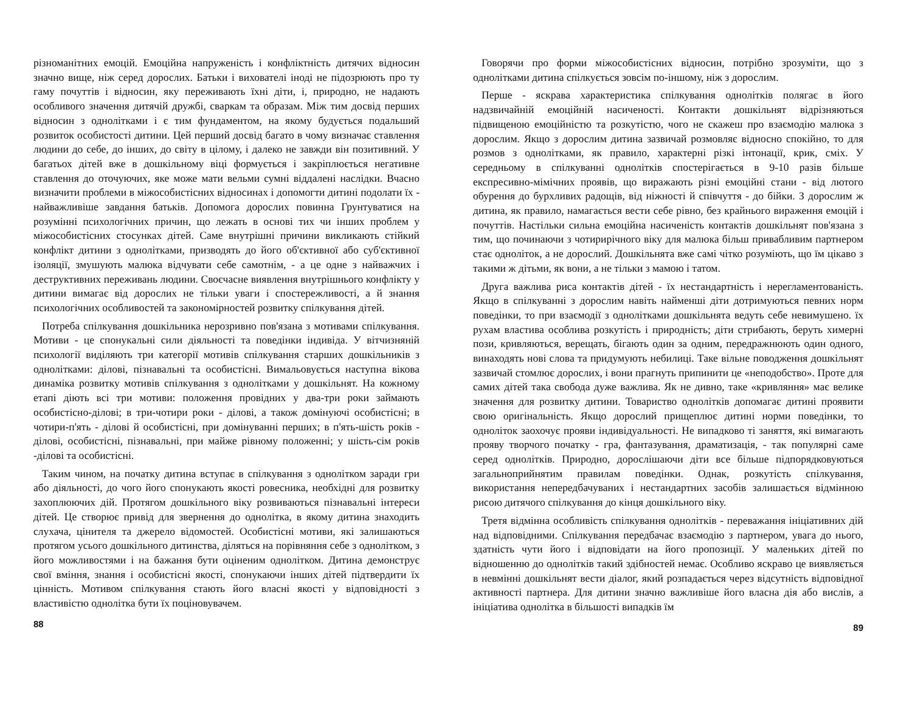різноманітних емоцій. Емоційна напруженість і конфліктність дитячих відносин значно вище, ніж серед дорослих. Батьки і вихователі іноді не підозрюють про ту гаму почуттів і відносин, яку переживають їхні діти, і, природно, не надають особливого значення дитячій дружбі, сваркам та образам. Між тим досвід перших відносин з однолітками і є тим фундаментом, на якому будується подальший розвиток особистості дитини. Цей перший досвід багато в чому визначає ставлення людини до себе, до інших, до світу в цілому, і далеко не завжди він позитивний. У багатьох дітей вже в дошкільному віці формується і закріплюється негативне ставлення до оточуючих, яке може мати вельми сумні віддалені наслідки. Вчасно визначити проблеми в міжособистісних відносинах і допомогти дитині подолати їх - найважливіше завдання батьків. Допомога дорослих повинна Грунтуватися на розумінні психологічних причин, що лежать в основі тих чи інших проблем у міжособистісних стосунках дітей. Саме внутрішні причини викликають стійкий конфлікт дитини з однолітками, призводять до його об'єктивної або суб'єктивної ізоляції, змушують малюка відчувати себе самотнім, - а це одне з найважчих і деструктивних переживань людини. Своєчасне виявлення внутрішнього конфлікту у дитини вимагає від дорослих не тільки уваги і спостережливості, а й знання психологічних особливостей та закономірностей розвитку спілкування дітей.
Потреба спілкування дошкільника нерозривно пов'язана з мотивами спілкування. Мотиви - це спонукальні сили діяльності та поведінки індивіда. У вітчизняній психології виділяють три категорії мотивів спілкування старших дошкільників з однолітками: ділові, пізнавальні та особистісні. Вимальовується наступна вікова динаміка розвитку мотивів спілкування з однолітками у дошкільнят. На кожному етапі діють всі три мотиви: положення провідних у два-три роки займають особистісно-ділові; в три-чотири роки - ділові, а також домінуючі особистісні; в чотири-п'ять - ділові й особистісні, при домінуванні перших; в п'ять-шість років - ділові, особистісні, пізнавальні, при майже рівному положенні; у шість-сім років -ділові та особистісні.
Таким чином, на початку дитина вступає в спілкування з однолітком заради гри або діяльності, до чого його спонукають якості ровесника, необхідні для розвитку захоплюючих дій. Протягом дошкільного віку розвиваються пізнавальні інтереси дітей. Це створює привід для звернення до однолітка, в якому дитина знаходить слухача, цінителя та джерело відомостей. Особистісні мотиви, які залишаються протягом усього дошкільного дитинства, діляться на порівняння себе з однолітком, з його можливостями і на бажання бути оціненим однолітком. Дитина демонструє свої вміння, знання і особистісні якості, спонукаючи інших дітей підтвердити їх цінність. Мотивом спілкування стають його власні якості у відповідності з властивістю однолітка бути їх поціновувачем.
88
Говорячи про форми міжособистісних відносин, потрібно зрозуміти, що з однолітками дитина спілкується зовсім по-іншому, ніж з дорослим.
Перше - яскрава характеристика спілкування однолітків полягає в його надзвичайній емоційній насиченості. Контакти дошкільнят відрізняються підвищеною емоційністю та розкутістю, чого не скажеш про взаємодію малюка з дорослим. Якщо з дорослим дитина зазвичай розмовляє відносно спокійно, то для розмов з однолітками, як правило, характерні різкі інтонації, крик, сміх. У середньому в спілкуванні однолітків спостерігається в 9-10 разів більше експресивно-мімічних проявів, що виражають різні емоційні стани - від лютого обурення до бурхливих радощів, від ніжності й співчуття - до бійки. З дорослим ж дитина, як правило, намагається вести себе рівно, без крайнього вираження емоцій і почуттів. Настільки сильна емоційна насиченість контактів дошкільнят пов'язана з тим, що починаючи з чотирирічного віку для малюка більш привабливим партнером стає одноліток, а не дорослий. Дошкільнята вже самі чітко розуміють, що їм цікаво з такими ж дітьми, як вони, а не тільки з мамою і татом.
Друга важлива риса контактів дітей - їх нестандартність і нерегламентованість. Якщо в спілкуванні з дорослим навіть найменші діти дотримуються певних норм поведінки, то при взаємодії з однолітками дошкільнята ведуть себе невимушено. їх рухам властива особлива розкутість і природність; діти стрибають, беруть химерні пози, кривляються, верещать, бігають один за одним, передражнюють один одного, винаходять нові слова та придумують небилиці. Таке вільне поводження дошкільнят зазвичай стомлює дорослих, і вони прагнуть припинити це «неподобство». Проте для самих дітей така свобода дуже важлива. Як не дивно, таке «кривляння» має велике значення для розвитку дитини. Товариство однолітків допомагає дитині проявити свою оригінальність. Якщо дорослий прищеплює дитині норми поведінки, то одноліток заохочує прояви індивідуальності. Не випадково ті заняття, які вимагають прояву творчого початку - гра, фантазування, драматизація, - так популярні саме серед однолітків. Природно, дорослішаючи діти все більше підпорядковуються загальноприйнятим правилам поведінки. Однак, розкутість спілкування, використання непередбачуваних і нестандартних засобів залишається відмінною рисою дитячого спілкування до кінця дошкільного віку.
Третя відмінна особливість спілкування однолітків - переважання ініціативних дій над відповідними. Спілкування передбачає взаємодію з партнером, увага до нього, здатність чути його і відповідати на його пропозиції. У маленьких дітей по відношенню до однолітків такий здібностей немає. Особливо яскраво це виявляється в невмінні дошкільнят вести діалог, який розпадається через відсутність відповідної активності партнера. Для дитини значно важливіше його власна дія або вислів, а ініціатива однолітка в більшості випадків їм
89